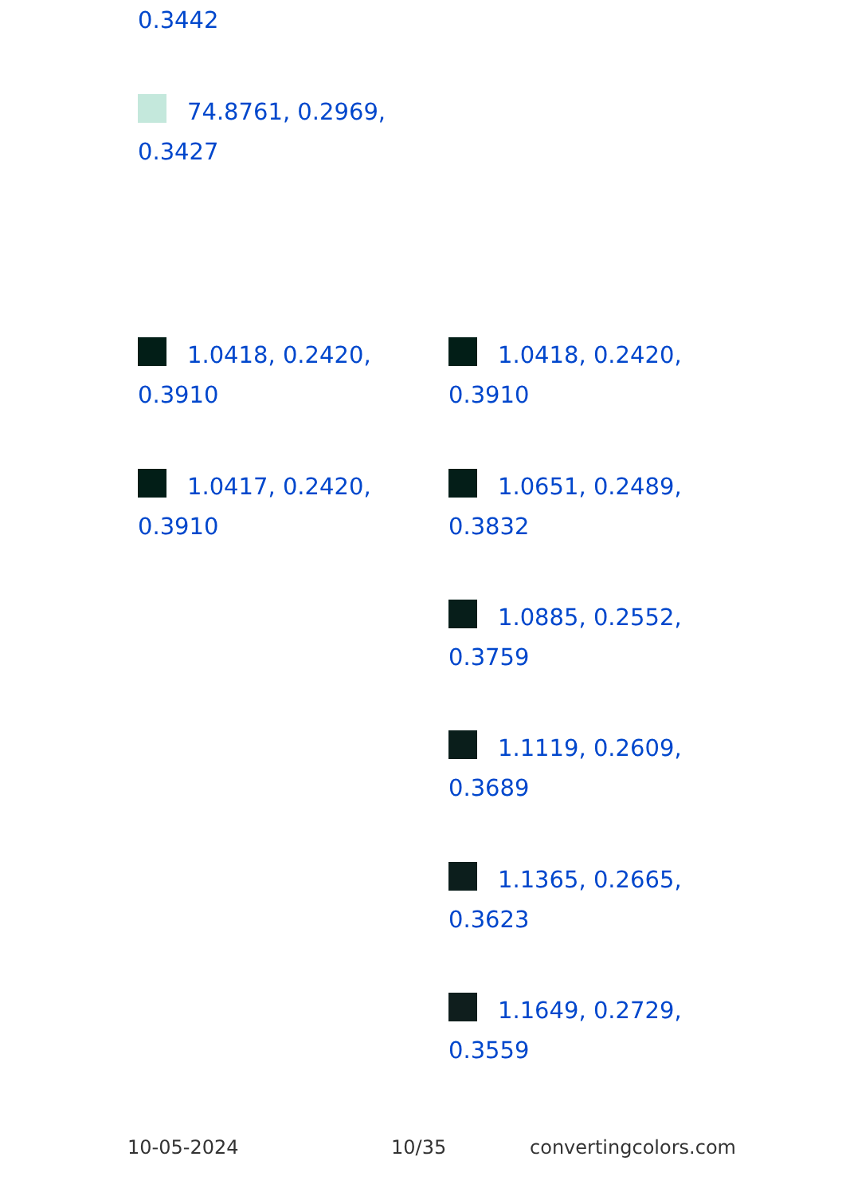0.3442
74.8761, 0.2969, 0.3427
1.0418, 0.2420, 0.3910
1.0418, 0.2420, 0.3910
1.0417, 0.2420, 0.3910
1.0651, 0.2489, 0.3832
1.0885, 0.2552, 0.3759
1.1119, 0.2609, 0.3689
1.1365, 0.2665, 0.3623
1.1649, 0.2729, 0.3559
10-05-2024 10/35 convertingcolors.com